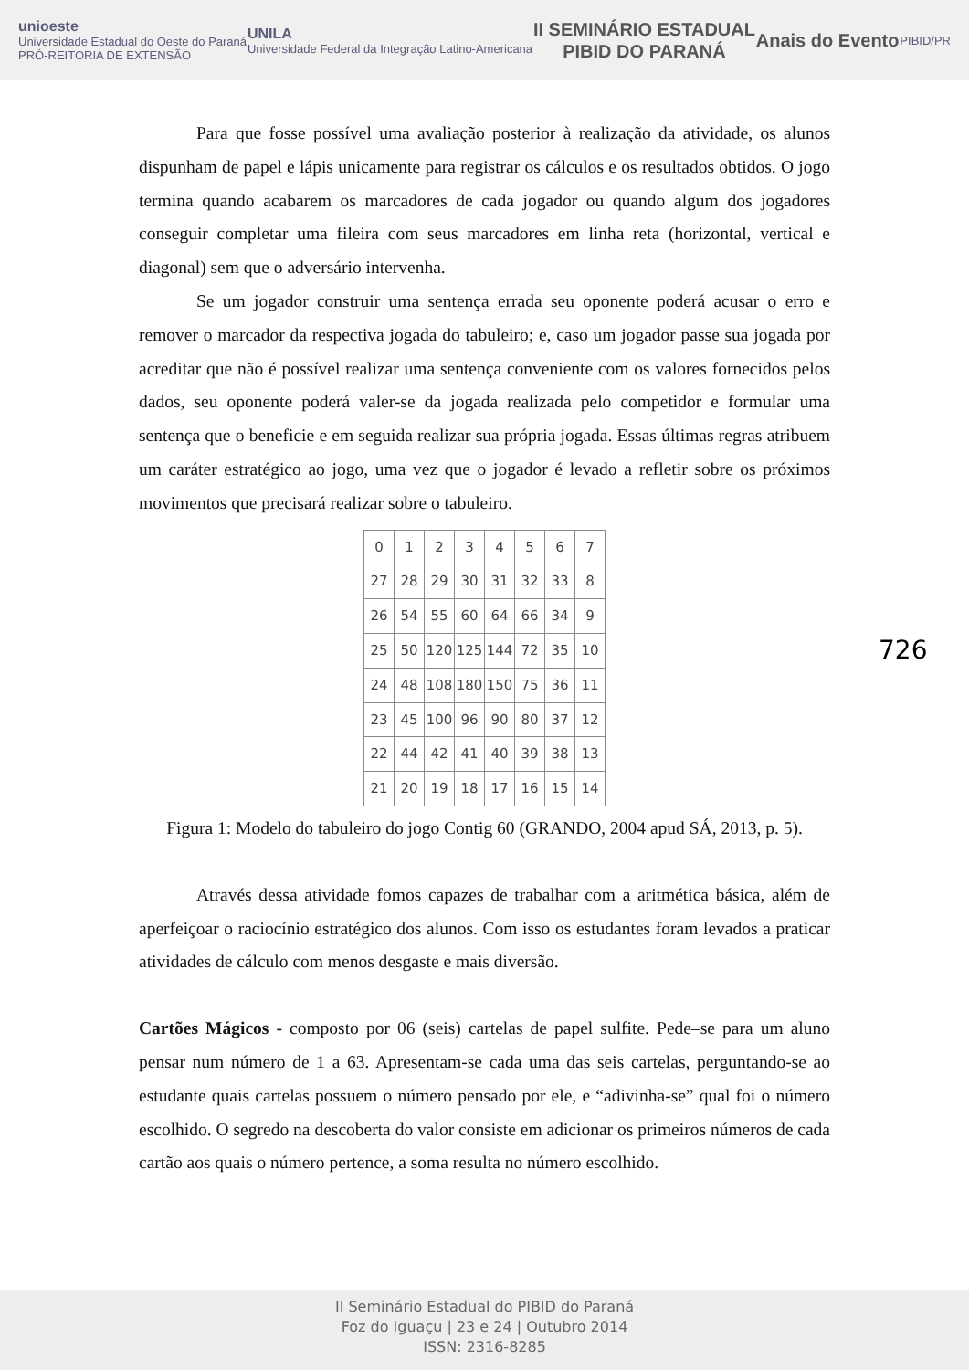unioeste
Universidade Estadual do Oeste do Paraná
PRÓ-REITORIA DE EXTENSÃO
UNILA
Universidade Federal da Integração Latino-Americana
II SEMINÁRIO ESTADUAL
PIBID DO PARANÁ
Anais do Evento
PIBID/PR
Para que fosse possível uma avaliação posterior à realização da atividade, os alunos dispunham de papel e lápis unicamente para registrar os cálculos e os resultados obtidos. O jogo termina quando acabarem os marcadores de cada jogador ou quando algum dos jogadores conseguir completar uma fileira com seus marcadores em linha reta (horizontal, vertical e diagonal) sem que o adversário intervenha.
Se um jogador construir uma sentença errada seu oponente poderá acusar o erro e remover o marcador da respectiva jogada do tabuleiro; e, caso um jogador passe sua jogada por acreditar que não é possível realizar uma sentença conveniente com os valores fornecidos pelos dados, seu oponente poderá valer-se da jogada realizada pelo competidor e formular uma sentença que o beneficie e em seguida realizar sua própria jogada. Essas últimas regras atribuem um caráter estratégico ao jogo, uma vez que o jogador é levado a refletir sobre os próximos movimentos que precisará realizar sobre o tabuleiro.
| 0 | 1 | 2 | 3 | 4 | 5 | 6 | 7 |
| 27 | 28 | 29 | 30 | 31 | 32 | 33 | 8 |
| 26 | 54 | 55 | 60 | 64 | 66 | 34 | 9 |
| 25 | 50 | 120 | 125 | 144 | 72 | 35 | 10 |
| 24 | 48 | 108 | 180 | 150 | 75 | 36 | 11 |
| 23 | 45 | 100 | 96 | 90 | 80 | 37 | 12 |
| 22 | 44 | 42 | 41 | 40 | 39 | 38 | 13 |
| 21 | 20 | 19 | 18 | 17 | 16 | 15 | 14 |
Figura 1: Modelo do tabuleiro do jogo Contig 60 (GRANDO, 2004 apud SÁ, 2013, p. 5).
Através dessa atividade fomos capazes de trabalhar com a aritmética básica, além de aperfeiçoar o raciocínio estratégico dos alunos. Com isso os estudantes foram levados a praticar atividades de cálculo com menos desgaste e mais diversão.
Cartões Mágicos - composto por 06 (seis) cartelas de papel sulfite. Pede–se para um aluno pensar num número de 1 a 63. Apresentam-se cada uma das seis cartelas, perguntando-se ao estudante quais cartelas possuem o número pensado por ele, e “adivinha-se” qual foi o número escolhido. O segredo na descoberta do valor consiste em adicionar os primeiros números de cada cartão aos quais o número pertence, a soma resulta no número escolhido.
726
II Seminário Estadual do PIBID do Paraná
Foz do Iguaçu | 23 e 24 | Outubro 2014
ISSN: 2316-8285